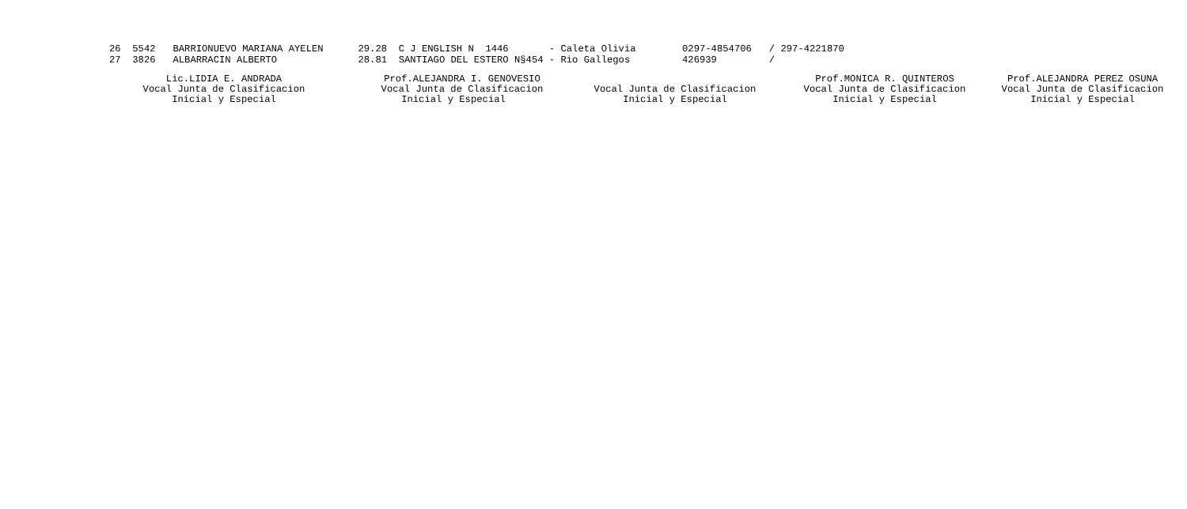| 26 5542 BARRIONUEVO MARIANA AYELEN 29.28 C J ENGLISH N 1446 - Caleta Olivia 0297-4854706 / 297-4221870 |
| 27 3826 ALBARRACIN ALBERTO 28.81 SANTIAGO DEL ESTERO N§454 - Rio Gallegos 426939 / |
Lic.LIDIA E. ANDRADA Vocal Junta de Clasificacion Inicial y Especial
Prof.ALEJANDRA I. GENOVESIO Vocal Junta de Clasificacion Inicial y Especial
Vocal Junta de Clasificacion Inicial y Especial
Prof.MONICA R. QUINTEROS Vocal Junta de Clasificacion Inicial y Especial
Prof.ALEJANDRA PEREZ OSUNA Vocal Junta de Clasificacion Inicial y Especial